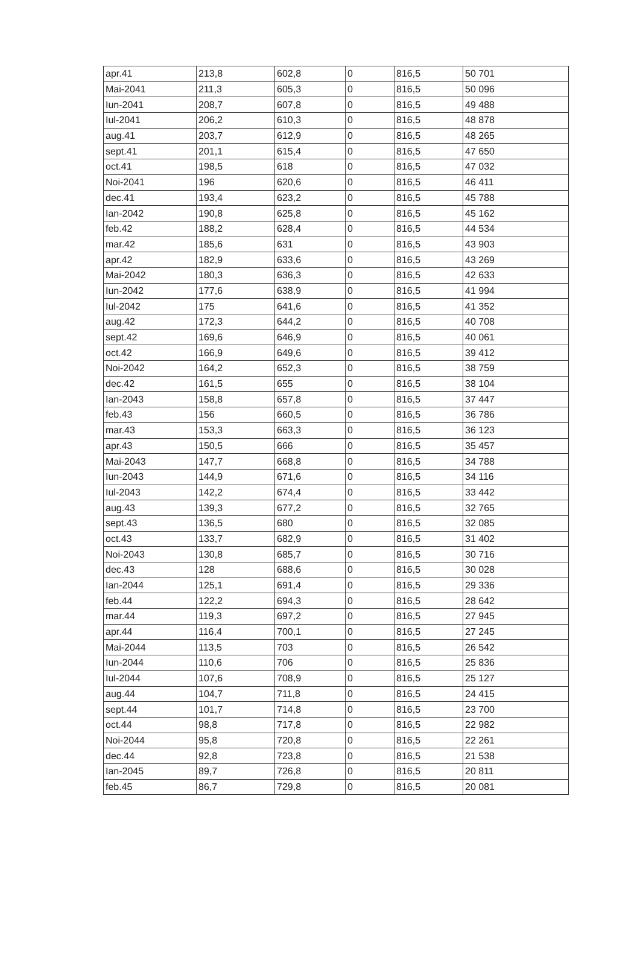| apr.41 | 213,8 | 602,8 | 0 | 816,5 | 50 701 |
| Mai-2041 | 211,3 | 605,3 | 0 | 816,5 | 50 096 |
| Iun-2041 | 208,7 | 607,8 | 0 | 816,5 | 49 488 |
| Iul-2041 | 206,2 | 610,3 | 0 | 816,5 | 48 878 |
| aug.41 | 203,7 | 612,9 | 0 | 816,5 | 48 265 |
| sept.41 | 201,1 | 615,4 | 0 | 816,5 | 47 650 |
| oct.41 | 198,5 | 618 | 0 | 816,5 | 47 032 |
| Noi-2041 | 196 | 620,6 | 0 | 816,5 | 46 411 |
| dec.41 | 193,4 | 623,2 | 0 | 816,5 | 45 788 |
| Ian-2042 | 190,8 | 625,8 | 0 | 816,5 | 45 162 |
| feb.42 | 188,2 | 628,4 | 0 | 816,5 | 44 534 |
| mar.42 | 185,6 | 631 | 0 | 816,5 | 43 903 |
| apr.42 | 182,9 | 633,6 | 0 | 816,5 | 43 269 |
| Mai-2042 | 180,3 | 636,3 | 0 | 816,5 | 42 633 |
| Iun-2042 | 177,6 | 638,9 | 0 | 816,5 | 41 994 |
| Iul-2042 | 175 | 641,6 | 0 | 816,5 | 41 352 |
| aug.42 | 172,3 | 644,2 | 0 | 816,5 | 40 708 |
| sept.42 | 169,6 | 646,9 | 0 | 816,5 | 40 061 |
| oct.42 | 166,9 | 649,6 | 0 | 816,5 | 39 412 |
| Noi-2042 | 164,2 | 652,3 | 0 | 816,5 | 38 759 |
| dec.42 | 161,5 | 655 | 0 | 816,5 | 38 104 |
| Ian-2043 | 158,8 | 657,8 | 0 | 816,5 | 37 447 |
| feb.43 | 156 | 660,5 | 0 | 816,5 | 36 786 |
| mar.43 | 153,3 | 663,3 | 0 | 816,5 | 36 123 |
| apr.43 | 150,5 | 666 | 0 | 816,5 | 35 457 |
| Mai-2043 | 147,7 | 668,8 | 0 | 816,5 | 34 788 |
| Iun-2043 | 144,9 | 671,6 | 0 | 816,5 | 34 116 |
| Iul-2043 | 142,2 | 674,4 | 0 | 816,5 | 33 442 |
| aug.43 | 139,3 | 677,2 | 0 | 816,5 | 32 765 |
| sept.43 | 136,5 | 680 | 0 | 816,5 | 32 085 |
| oct.43 | 133,7 | 682,9 | 0 | 816,5 | 31 402 |
| Noi-2043 | 130,8 | 685,7 | 0 | 816,5 | 30 716 |
| dec.43 | 128 | 688,6 | 0 | 816,5 | 30 028 |
| Ian-2044 | 125,1 | 691,4 | 0 | 816,5 | 29 336 |
| feb.44 | 122,2 | 694,3 | 0 | 816,5 | 28 642 |
| mar.44 | 119,3 | 697,2 | 0 | 816,5 | 27 945 |
| apr.44 | 116,4 | 700,1 | 0 | 816,5 | 27 245 |
| Mai-2044 | 113,5 | 703 | 0 | 816,5 | 26 542 |
| Iun-2044 | 110,6 | 706 | 0 | 816,5 | 25 836 |
| Iul-2044 | 107,6 | 708,9 | 0 | 816,5 | 25 127 |
| aug.44 | 104,7 | 711,8 | 0 | 816,5 | 24 415 |
| sept.44 | 101,7 | 714,8 | 0 | 816,5 | 23 700 |
| oct.44 | 98,8 | 717,8 | 0 | 816,5 | 22 982 |
| Noi-2044 | 95,8 | 720,8 | 0 | 816,5 | 22 261 |
| dec.44 | 92,8 | 723,8 | 0 | 816,5 | 21 538 |
| Ian-2045 | 89,7 | 726,8 | 0 | 816,5 | 20 811 |
| feb.45 | 86,7 | 729,8 | 0 | 816,5 | 20 081 |